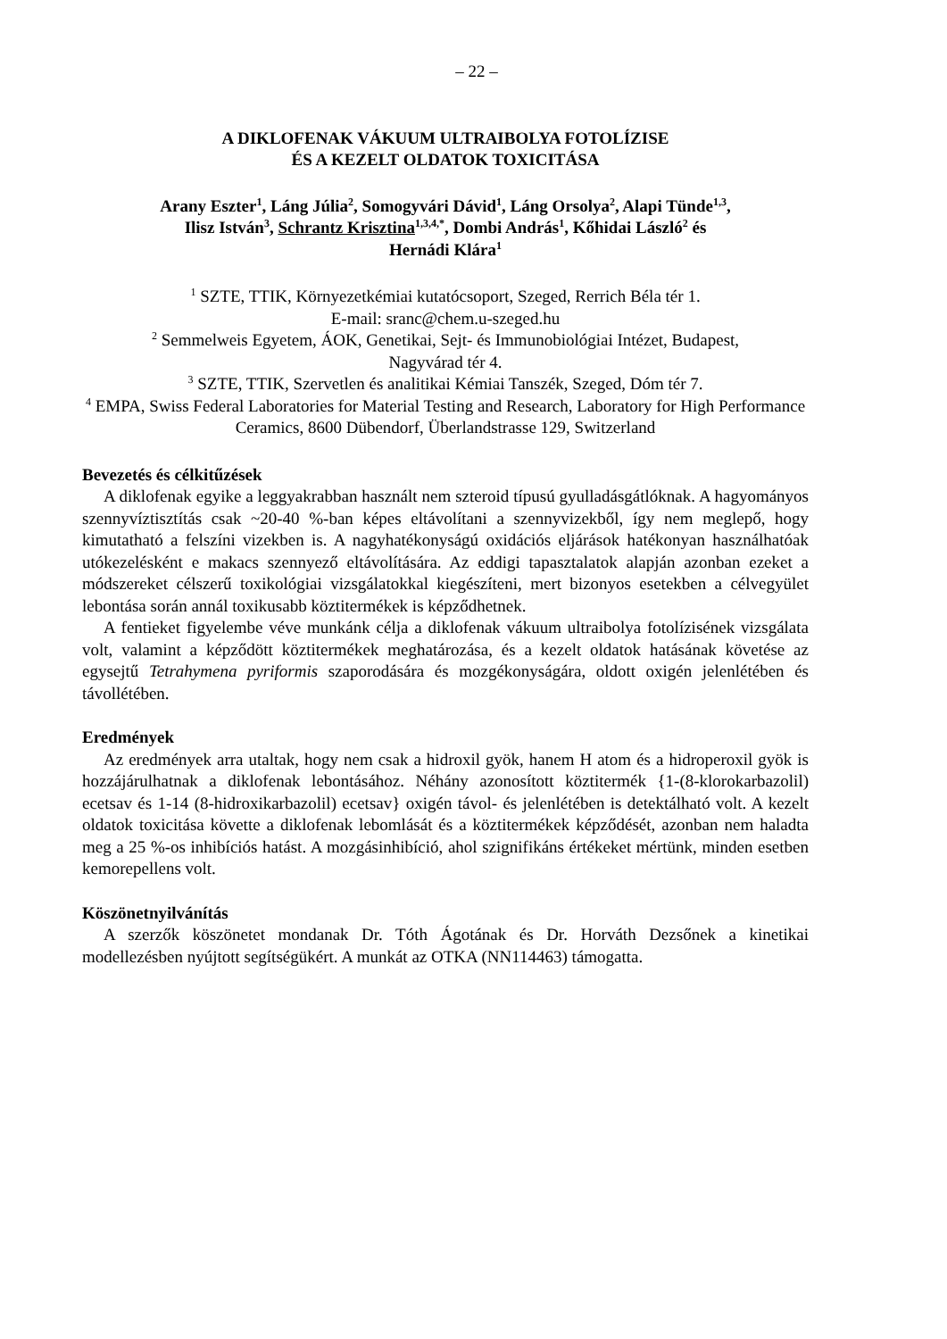– 22 –
A DIKLOFENAK VÁKUUM ULTRAIBOLYA FOTOLÍZISE
ÉS A KEZELT OLDATOK TOXICITÁSA
Arany Eszter<sup>1</sup>, Láng Júlia<sup>2</sup>, Somogyvári Dávid<sup>1</sup>, Láng Orsolya<sup>2</sup>, Alapi Tünde<sup>1,3</sup>,
Ilisz István<sup>3</sup>, Schrantz Krisztina<sup>1,3,4,*</sup>, Dombi András<sup>1</sup>, Kőhidai László<sup>2</sup> és
Hernádi Klára<sup>1</sup>
<sup>1</sup> SZTE, TTIK, Környezetkémiai kutatócsoport, Szeged, Rerrich Béla tér 1.
E-mail: sranc@chem.u-szeged.hu
<sup>2</sup> Semmelweis Egyetem, ÁOK, Genetikai, Sejt- és Immunobiológiai Intézet, Budapest,
Nagyvárad tér 4.
<sup>3</sup> SZTE, TTIK, Szervetlen és analitikai Kémiai Tanszék, Szeged, Dóm tér 7.
<sup>4</sup> EMPA, Swiss Federal Laboratories for Material Testing and Research, Laboratory for High Performance Ceramics, 8600 Dübendorf, Überlandstrasse 129, Switzerland
Bevezetés és célkitűzések
A diklofenak egyike a leggyakrabban használt nem szteroid típusú gyulladásgátlóknak. A hagyományos szennyvíztisztítás csak ~20-40 %-ban képes eltávolítani a szennyvizekből, így nem meglepő, hogy kimutatható a felszíni vizekben is. A nagyhatékonyságú oxidációs eljárások hatékonyan használhatóak utókezelésként e makacs szennyező eltávolítására. Az eddigi tapasztalatok alapján azonban ezeket a módszereket célszerű toxikológiai vizsgálatokkal kiegészíteni, mert bizonyos esetekben a célvegyület lebontása során annál toxikusabb köztitermékek is képződhetnek.
A fentieket figyelembe véve munkánk célja a diklofenak vákuum ultraibolya fotolízisének vizsgálata volt, valamint a képződött köztitermékek meghatározása, és a kezelt oldatok hatásának követése az egysejtű Tetrahymena pyriformis szaporodására és mozgékonyságára, oldott oxigén jelenlétében és távollétében.
Eredmények
Az eredmények arra utaltak, hogy nem csak a hidroxil gyök, hanem H atom és a hidroperoxil gyök is hozzájárulhatnak a diklofenak lebontásához. Néhány azonosított köztitermék {1-(8-klorokarbazolil) ecetsav és 1-14 (8-hidroxikarbazolil) ecetsav} oxigén távol- és jelenlétében is detektálható volt. A kezelt oldatok toxicitása követte a diklofenak lebomlását és a köztitermékek képződését, azonban nem haladta meg a 25 %-os inhibíciós hatást. A mozgásinhibíció, ahol szignifikáns értékeket mértünk, minden esetben kemorepellens volt.
Köszönetnyilvánítás
A szerzők köszönetet mondanak Dr. Tóth Ágotának és Dr. Horváth Dezsőnek a kinetikai modellezésben nyújtott segítségükért. A munkát az OTKA (NN114463) támogatta.